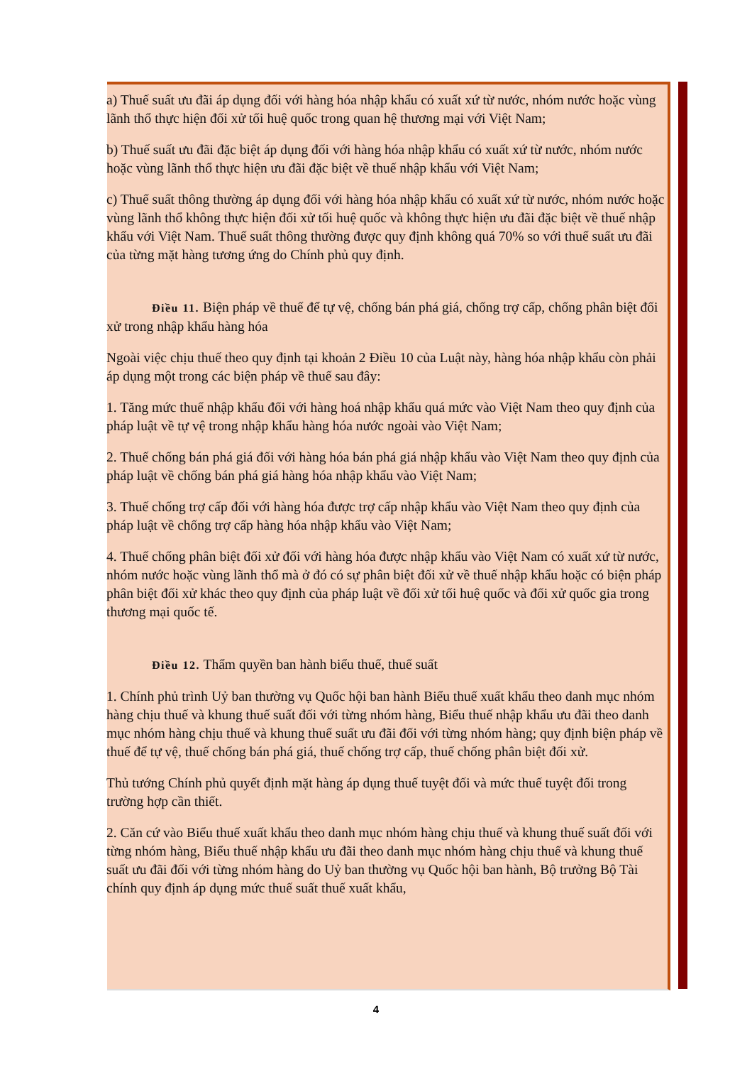a) Thuế suất ưu đãi áp dụng đối với hàng hóa nhập khẩu có xuất xứ từ nước, nhóm nước hoặc vùng lãnh thổ thực hiện đối xử tối huệ quốc trong quan hệ thương mại với Việt Nam;
b) Thuế suất ưu đãi đặc biệt áp dụng đối với hàng hóa nhập khẩu có xuất xứ từ nước, nhóm nước hoặc vùng lãnh thổ thực hiện ưu đãi đặc biệt về thuế nhập khẩu với Việt Nam;
c) Thuế suất thông thường áp dụng đối với hàng hóa nhập khẩu có xuất xứ từ nước, nhóm nước hoặc vùng lãnh thổ không thực hiện đối xử tối huệ quốc và không thực hiện ưu đãi đặc biệt về thuế nhập khẩu với Việt Nam. Thuế suất thông thường được quy định không quá 70% so với thuế suất ưu đãi của từng mặt hàng tương ứng do Chính phủ quy định.
Điều 11. Biện pháp về thuế để tự vệ, chống bán phá giá, chống trợ cấp, chống phân biệt đối xử trong nhập khẩu hàng hóa
Ngoài việc chịu thuế theo quy định tại khoản 2 Điều 10 của Luật này, hàng hóa nhập khẩu còn phải áp dụng một trong các biện pháp về thuế sau đây:
1. Tăng mức thuế nhập khẩu đối với hàng hoá nhập khẩu quá mức vào Việt Nam theo quy định của pháp luật về tự vệ trong nhập khẩu hàng hóa nước ngoài vào Việt Nam;
2. Thuế chống bán phá giá đối với hàng hóa bán phá giá nhập khẩu vào Việt Nam theo quy định của pháp luật về chống bán phá giá hàng hóa nhập khẩu vào Việt Nam;
3. Thuế chống trợ cấp đối với hàng hóa được trợ cấp nhập khẩu vào Việt Nam theo quy định của pháp luật về chống trợ cấp hàng hóa nhập khẩu vào Việt Nam;
4. Thuế chống phân biệt đối xử đối với hàng hóa được nhập khẩu vào Việt Nam có xuất xứ từ nước, nhóm nước hoặc vùng lãnh thổ mà ở đó có sự phân biệt đối xử về thuế nhập khẩu hoặc có biện pháp phân biệt đối xử khác theo quy định của pháp luật về đối xử tối huệ quốc và đối xử quốc gia trong thương mại quốc tế.
Điều 12. Thẩm quyền ban hành biểu thuế, thuế suất
1. Chính phủ trình Uỷ ban thường vụ Quốc hội ban hành Biểu thuế xuất khẩu theo danh mục nhóm hàng chịu thuế và khung thuế suất đối với từng nhóm hàng, Biểu thuế nhập khẩu ưu đãi theo danh mục nhóm hàng chịu thuế và khung thuế suất ưu đãi đối với từng nhóm hàng; quy định biện pháp về thuế để tự vệ, thuế chống bán phá giá, thuế chống trợ cấp, thuế chống phân biệt đối xử.
Thủ tướng Chính phủ quyết định mặt hàng áp dụng thuế tuyệt đối và mức thuế tuyệt đối trong trường hợp cần thiết.
2. Căn cứ vào Biểu thuế xuất khẩu theo danh mục nhóm hàng chịu thuế và khung thuế suất đối với từng nhóm hàng, Biểu thuế nhập khẩu ưu đãi theo danh mục nhóm hàng chịu thuế và khung thuế suất ưu đãi đối với từng nhóm hàng do Uỷ ban thường vụ Quốc hội ban hành, Bộ trưởng Bộ Tài chính quy định áp dụng mức thuế suất thuế xuất khẩu,
4